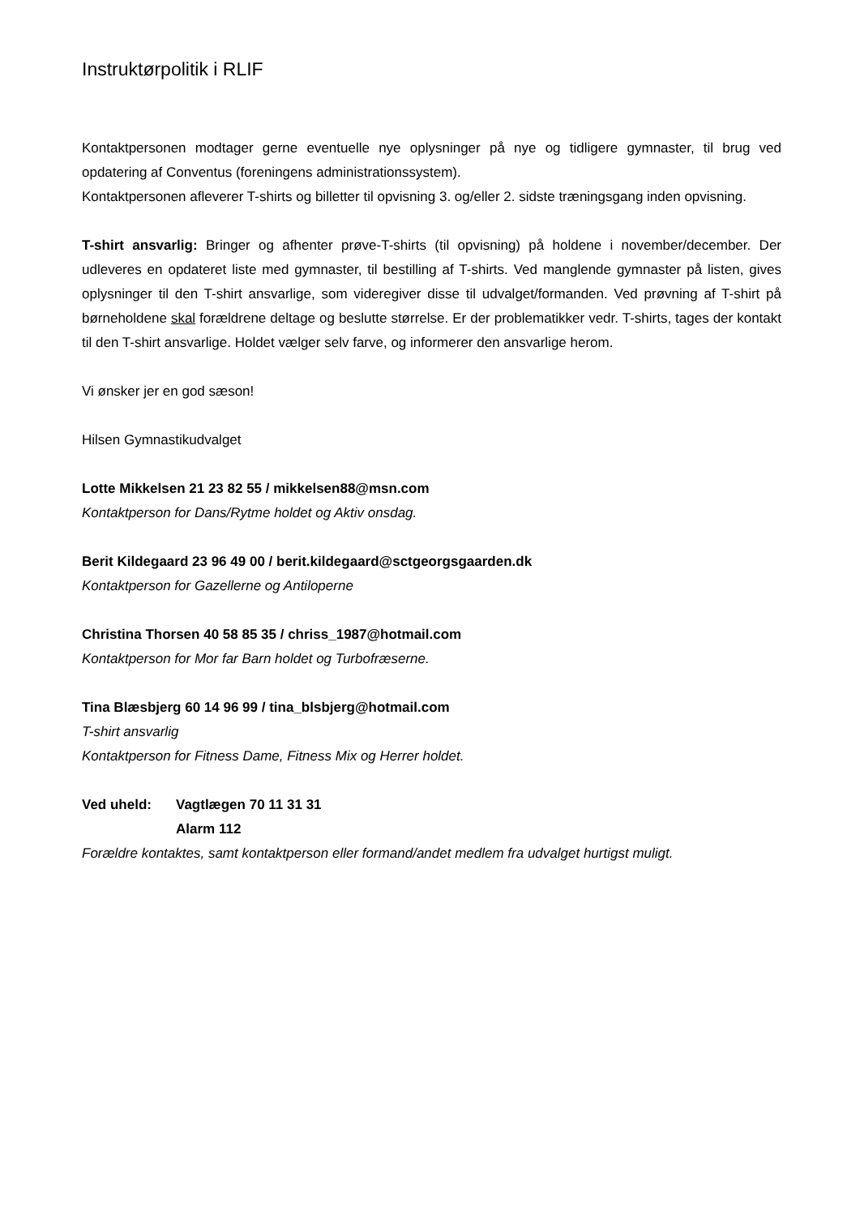Instruktørpolitik i RLIF
Kontaktpersonen modtager gerne eventuelle nye oplysninger på nye og tidligere gymnaster, til brug ved opdatering af Conventus (foreningens administrationssystem).
Kontaktpersonen afleverer T-shirts og billetter til opvisning 3. og/eller 2. sidste træningsgang inden opvisning.
T-shirt ansvarlig: Bringer og afhenter prøve-T-shirts (til opvisning) på holdene i november/december. Der udleveres en opdateret liste med gymnaster, til bestilling af T-shirts. Ved manglende gymnaster på listen, gives oplysninger til den T-shirt ansvarlige, som videregiver disse til udvalget/formanden. Ved prøvning af T-shirt på børneholdene skal forældrene deltage og beslutte størrelse. Er der problematikker vedr. T-shirts, tages der kontakt til den T-shirt ansvarlige. Holdet vælger selv farve, og informerer den ansvarlige herom.
Vi ønsker jer en god sæson!
Hilsen Gymnastikudvalget
Lotte Mikkelsen 21 23 82 55 / mikkelsen88@msn.com
Kontaktperson for Dans/Rytme holdet og Aktiv onsdag.
Berit Kildegaard 23 96 49 00 / berit.kildegaard@sctgeorgsgaarden.dk
Kontaktperson for Gazellerne og Antiloperne
Christina Thorsen 40 58 85 35 / chriss_1987@hotmail.com
Kontaktperson for Mor far Barn holdet og Turbofræserne.
Tina Blæsbjerg 60 14 96 99 / tina_blsbjerg@hotmail.com
T-shirt ansvarlig
Kontaktperson for Fitness Dame, Fitness Mix og Herrer holdet.
Ved uheld: Vagtlægen 70 11 31 31
Alarm 112
Forældre kontaktes, samt kontaktperson eller formand/andet medlem fra udvalget hurtigst muligt.